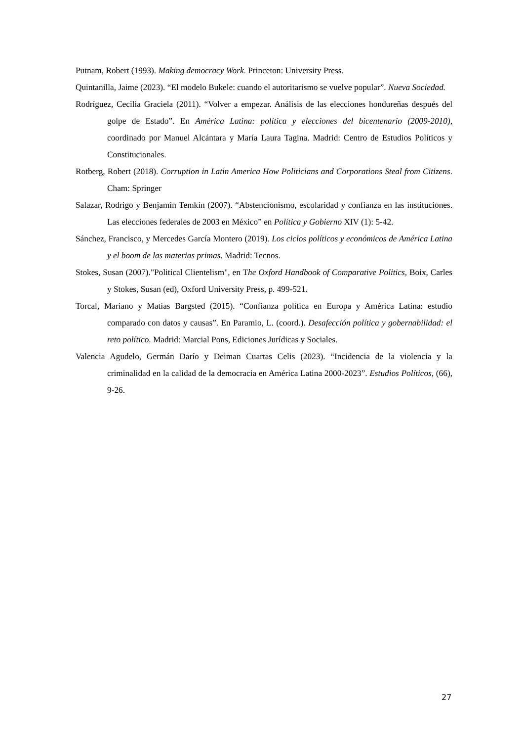Putnam, Robert (1993). Making democracy Work. Princeton: University Press.
Quintanilla, Jaime (2023). “El modelo Bukele: cuando el autoritarismo se vuelve popular”. Nueva Sociedad.
Rodríguez, Cecilia Graciela (2011). “Volver a empezar. Análisis de las elecciones hondureñas después del golpe de Estado”. En América Latina: política y elecciones del bicentenario (2009-2010), coordinado por Manuel Alcántara y María Laura Tagina. Madrid: Centro de Estudios Políticos y Constitucionales.
Rotberg, Robert (2018). Corruption in Latin America How Politicians and Corporations Steal from Citizens. Cham: Springer
Salazar, Rodrigo y Benjamín Temkin (2007). “Abstencionismo, escolaridad y confianza en las instituciones. Las elecciones federales de 2003 en México” en Política y Gobierno XIV (1): 5-42.
Sánchez, Francisco, y Mercedes García Montero (2019). Los ciclos políticos y económicos de América Latina y el boom de las materias primas. Madrid: Tecnos.
Stokes, Susan (2007)."Political Clientelism", en The Oxford Handbook of Comparative Politics, Boix, Carles y Stokes, Susan (ed), Oxford University Press, p. 499-521.
Torcal, Mariano y Matías Bargsted (2015). “Confianza política en Europa y América Latina: estudio comparado con datos y causas”. En Paramio, L. (coord.). Desafección política y gobernabilidad: el reto político. Madrid: Marcial Pons, Ediciones Jurídicas y Sociales.
Valencia Agudelo, Germán Darío y Deiman Cuartas Celis (2023). “Incidencia de la violencia y la criminalidad en la calidad de la democracia en América Latina 2000-2023”. Estudios Políticos, (66), 9-26.
27